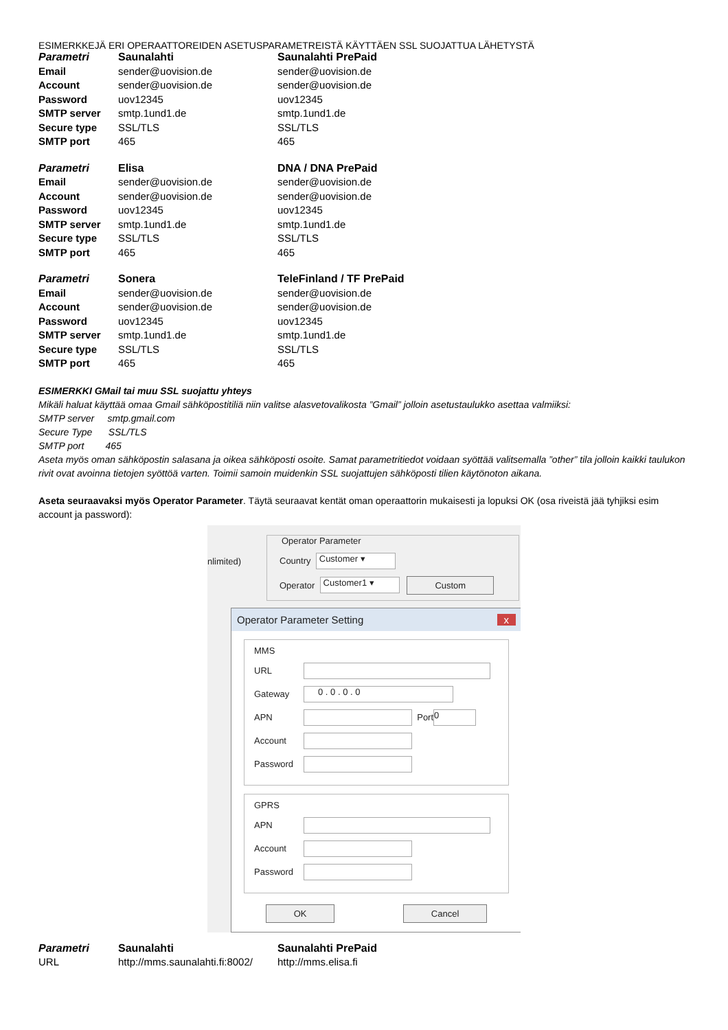ESIMERKKEJÄ ERI OPERAATTOREIDEN ASETUSPARAMETREISTÄ KÄYTTÄEN SSL SUOJATTUA LÄHETYSTÄ
| Parametri | Saunalahti | Saunalahti PrePaid |
| --- | --- | --- |
| Email | sender@uovision.de | sender@uovision.de |
| Account | sender@uovision.de | sender@uovision.de |
| Password | uov12345 | uov12345 |
| SMTP server | smtp.1und1.de | smtp.1und1.de |
| Secure type | SSL/TLS | SSL/TLS |
| SMTP port | 465 | 465 |
| Parametri | Elisa | DNA / DNA PrePaid |
| --- | --- | --- |
| Email | sender@uovision.de | sender@uovision.de |
| Account | sender@uovision.de | sender@uovision.de |
| Password | uov12345 | uov12345 |
| SMTP server | smtp.1und1.de | smtp.1und1.de |
| Secure type | SSL/TLS | SSL/TLS |
| SMTP port | 465 | 465 |
| Parametri | Sonera | TeleFinland / TF PrePaid |
| --- | --- | --- |
| Email | sender@uovision.de | sender@uovision.de |
| Account | sender@uovision.de | sender@uovision.de |
| Password | uov12345 | uov12345 |
| SMTP server | smtp.1und1.de | smtp.1und1.de |
| Secure type | SSL/TLS | SSL/TLS |
| SMTP port | 465 | 465 |
ESIMERKKI GMail tai muu SSL suojattu yhteys
Mikäli haluat käyttää omaa Gmail sähköpostitiliä niin valitse alasvetovalikosta ”Gmail” jolloin asetustaulukko asettaa valmiiksi:
SMTP server smtp.gmail.com
Secure Type SSL/TLS
SMTP port 465
Aseta myös oman sähköpostin salasana ja oikea sähköposti osoite. Samat parametritiedot voidaan syöttää valitsemalla ”other” tila jolloin kaikki taulukon rivit ovat avoinna tietojen syöttöä varten. Toimii samoin muidenkin SSL suojattujen sähköposti tilien käytönoton aikana.
Aseta seuraavaksi myös Operator Parameter. Täytä seuraavat kentät oman operaattorin mukaisesti ja lopuksi OK (osa riveistä jää tyhjiksi esim account ja password):
nlimited)
Operator Parameter
Country Customer ▾
Operator Customer1 ▾ Custom
Operator Parameter Setting x
MMS
URL
Gateway 0 . 0 . 0 . 0
APN Port 0
Account
Password
GPRS
APN
Account
Password
OK Cancel
| Parametri | Saunalahti | Saunalahti PrePaid |
| --- | --- | --- |
| URL | http://mms.saunalahti.fi:8002/ | http://mms.elisa.fi |